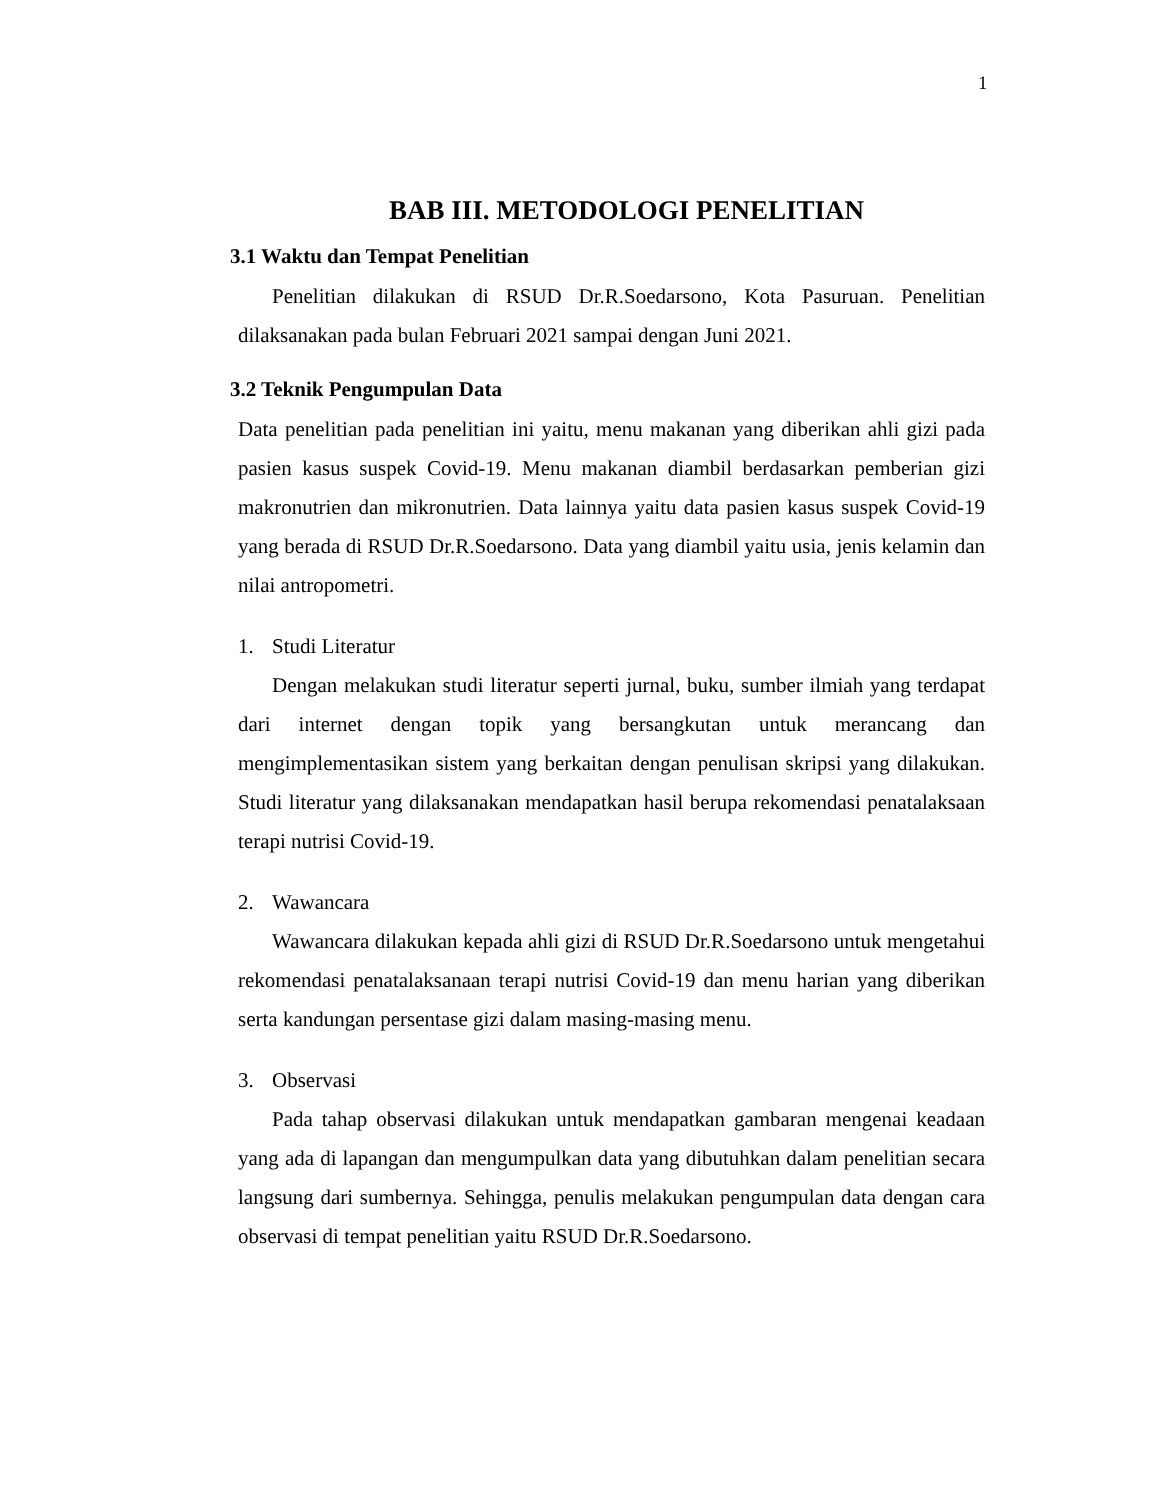1
BAB III. METODOLOGI PENELITIAN
3.1 Waktu dan Tempat Penelitian
Penelitian dilakukan di RSUD Dr.R.Soedarsono, Kota Pasuruan. Penelitian dilaksanakan pada bulan Februari 2021 sampai dengan Juni 2021.
3.2 Teknik Pengumpulan Data
Data penelitian pada penelitian ini yaitu, menu makanan yang diberikan ahli gizi pada pasien kasus suspek Covid-19. Menu makanan diambil berdasarkan pemberian gizi makronutrien dan mikronutrien. Data lainnya yaitu data pasien kasus suspek Covid-19 yang berada di RSUD Dr.R.Soedarsono. Data yang diambil yaitu usia, jenis kelamin dan nilai antropometri.
1. Studi Literatur
Dengan melakukan studi literatur seperti jurnal, buku, sumber ilmiah yang terdapat dari internet dengan topik yang bersangkutan untuk merancang dan mengimplementasikan sistem yang berkaitan dengan penulisan skripsi yang dilakukan. Studi literatur yang dilaksanakan mendapatkan hasil berupa rekomendasi penatalaksaan terapi nutrisi Covid-19.
2. Wawancara
Wawancara dilakukan kepada ahli gizi di RSUD Dr.R.Soedarsono untuk mengetahui rekomendasi penatalaksanaan terapi nutrisi Covid-19 dan menu harian yang diberikan serta kandungan persentase gizi dalam masing-masing menu.
3. Observasi
Pada tahap observasi dilakukan untuk mendapatkan gambaran mengenai keadaan yang ada di lapangan dan mengumpulkan data yang dibutuhkan dalam penelitian secara langsung dari sumbernya. Sehingga, penulis melakukan pengumpulan data dengan cara observasi di tempat penelitian yaitu RSUD Dr.R.Soedarsono.